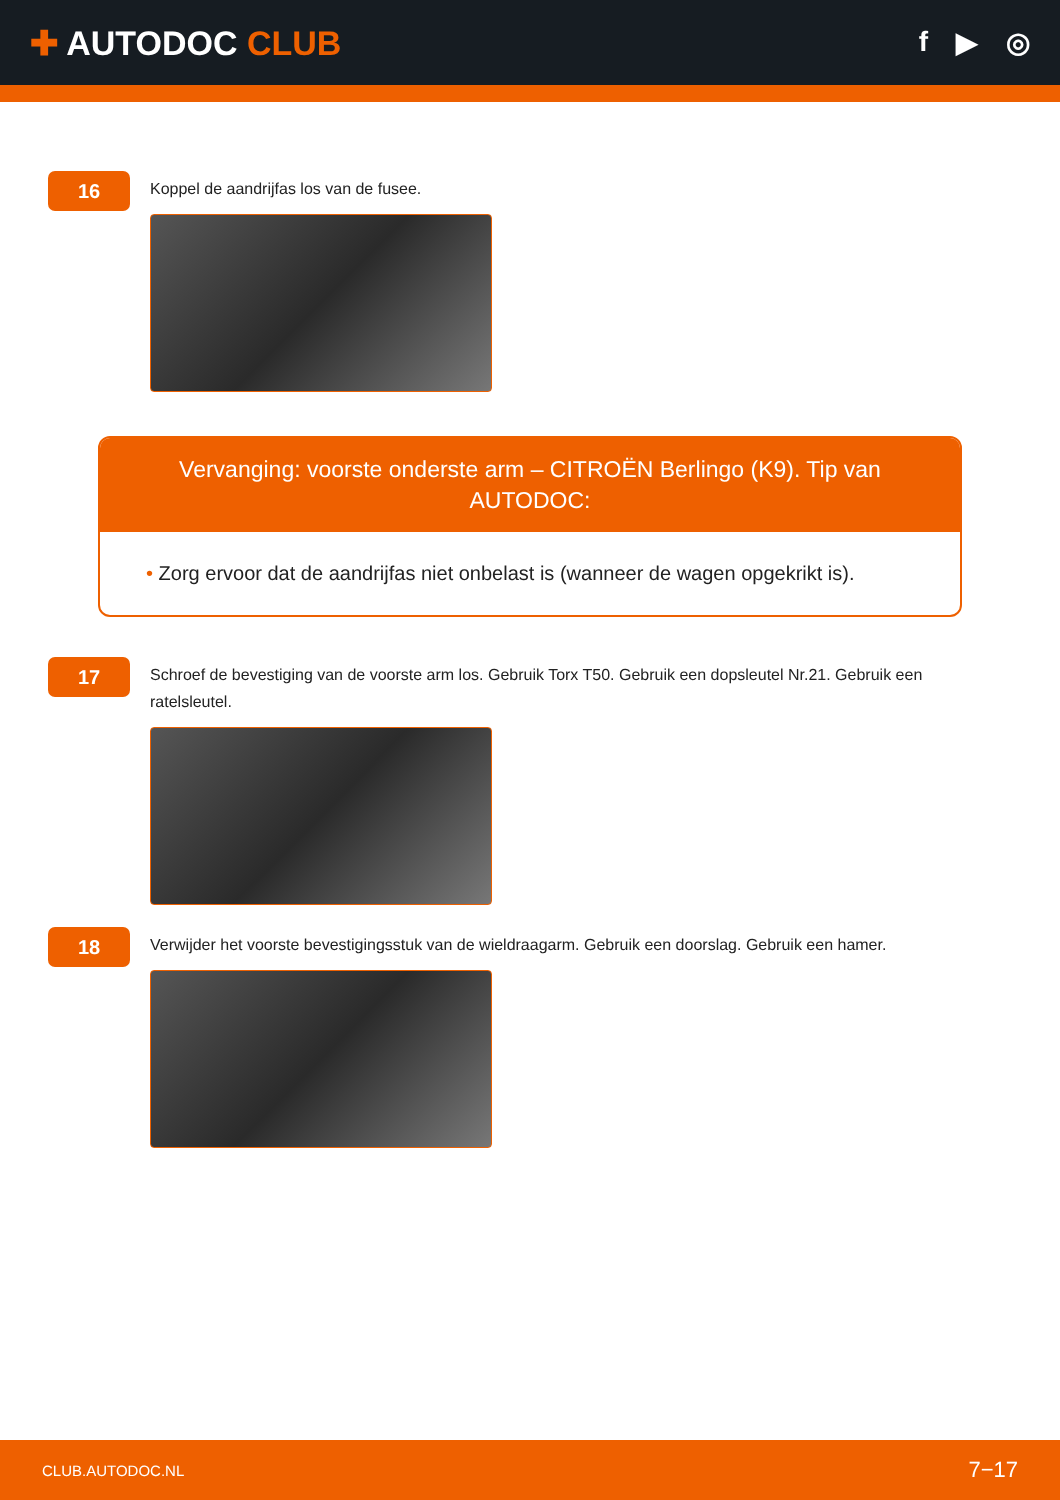✚ AUTODOC CLUB
f ▶ ◎
16
Koppel de aandrijfas los van de fusee.
Vervanging: voorste onderste arm – CITROËN Berlingo (K9). Tip van AUTODOC:
• Zorg ervoor dat de aandrijfas niet onbelast is (wanneer de wagen opgekrikt is).
17
Schroef de bevestiging van de voorste arm los. Gebruik Torx T50. Gebruik een dopsleutel Nr.21. Gebruik een ratelsleutel.
18
Verwijder het voorste bevestigingsstuk van de wieldraagarm. Gebruik een doorslag. Gebruik een hamer.
CLUB.AUTODOC.NL 7−17